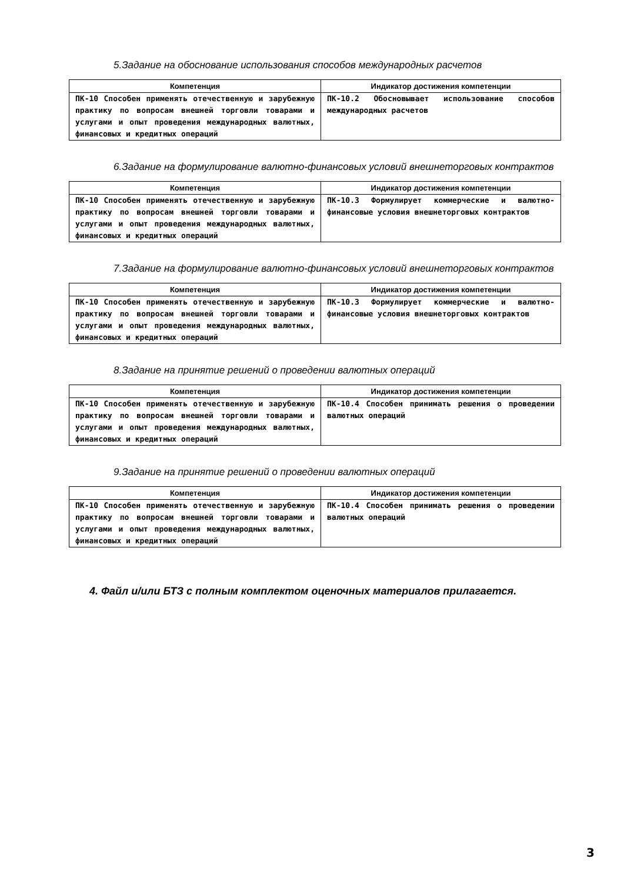5.Задание на обоснование использования способов международных расчетов
| Компетенция | Индикатор достижения компетенции |
| --- | --- |
| ПК-10 Способен применять отечественную и зарубежную практику по вопросам внешней торговли товарами и услугами и опыт проведения международных валютных, финансовых и кредитных операций | ПК-10.2 Обосновывает использование способов международных расчетов |
6.Задание на формулирование валютно-финансовых условий внешнеторговых контрактов
| Компетенция | Индикатор достижения компетенции |
| --- | --- |
| ПК-10 Способен применять отечественную и зарубежную практику по вопросам внешней торговли товарами и услугами и опыт проведения международных валютных, финансовых и кредитных операций | ПК-10.3 Формулирует коммерческие и валютно-финансовые условия внешнеторговых контрактов |
7.Задание на формулирование валютно-финансовых условий внешнеторговых контрактов
| Компетенция | Индикатор достижения компетенции |
| --- | --- |
| ПК-10 Способен применять отечественную и зарубежную практику по вопросам внешней торговли товарами и услугами и опыт проведения международных валютных, финансовых и кредитных операций | ПК-10.3 Формулирует коммерческие и валютно-финансовые условия внешнеторговых контрактов |
8.Задание на принятие решений о проведении валютных операций
| Компетенция | Индикатор достижения компетенции |
| --- | --- |
| ПК-10 Способен применять отечественную и зарубежную практику по вопросам внешней торговли товарами и услугами и опыт проведения международных валютных, финансовых и кредитных операций | ПК-10.4 Способен принимать решения о проведении валютных операций |
9.Задание на принятие решений о проведении валютных операций
| Компетенция | Индикатор достижения компетенции |
| --- | --- |
| ПК-10 Способен применять отечественную и зарубежную практику по вопросам внешней торговли товарами и услугами и опыт проведения международных валютных, финансовых и кредитных операций | ПК-10.4 Способен принимать решения о проведении валютных операций |
4. Файл и/или БТЗ с полным комплектом оценочных материалов прилагается.
3